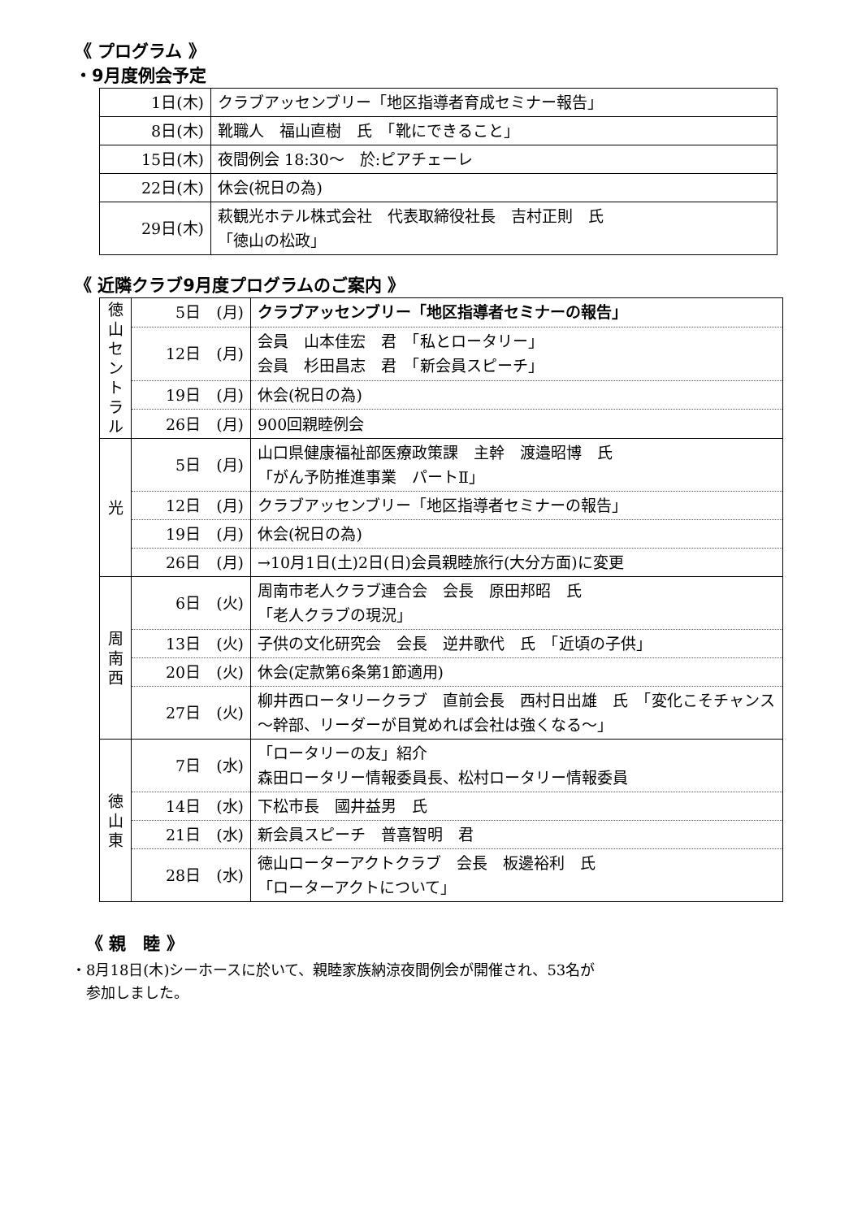《 プログラム 》
・9月度例会予定
| 1日(木) | クラブアッセンブリー「地区指導者育成セミナー報告」 |
| 8日(木) | 靴職人 福山直樹 氏 「靴にできること」 |
| 15日(木) | 夜間例会 18:30～ 於:ピアチェーレ |
| 22日(木) | 休会(祝日の為) |
| 29日(木) | 萩観光ホテル株式会社 代表取締役社長 吉村正則 氏 「徳山の松政」 |
《 近隣クラブ9月度プログラムのご案内 》
| 徳 山 セ ン ト ラ ル | 5日 (月) | クラブアッセンブリー「地区指導者セミナーの報告」 |
| | 12日 (月) | 会員 山本佳宏 君 「私とロータリー」 会員 杉田昌志 君 「新会員スピーチ」 |
| | 19日 (月) | 休会(祝日の為) |
| | 26日 (月) | 900回親睦例会 |
| 光 | 5日 (月) | 山口県健康福祉部医療政策課 主幹 渡邉昭博 氏 「がん予防推進事業 パートⅡ」 |
| | 12日 (月) | クラブアッセンブリー「地区指導者セミナーの報告」 |
| | 19日 (月) | 休会(祝日の為) |
| | 26日 (月) | →10月1日(土)2日(日)会員親睦旅行(大分方面)に変更 |
| 周 南 西 | 6日 (火) | 周南市老人クラブ連合会 会長 原田邦昭 氏 「老人クラブの現況」 |
| | 13日 (火) | 子供の文化研究会 会長 逆井歌代 氏 「近頃の子供」 |
| | 20日 (火) | 休会(定款第6条第1節適用) |
| | 27日 (火) | 柳井西ロータリークラブ 直前会長 西村日出雄 氏 「変化こそチャンス～幹部、リーダーが目覚めれば会社は強くなる～」 |
| 徳 山 東 | 7日 (水) | 「ロータリーの友」紹介 森田ロータリー情報委員長、松村ロータリー情報委員 |
| | 14日 (水) | 下松市長 國井益男 氏 |
| | 21日 (水) | 新会員スピーチ 普喜智明 君 |
| | 28日 (水) | 徳山ローターアクトクラブ 会長 板邊裕利 氏 「ローターアクトについて」 |
《 親　睦 》
・8月18日(木)シーホースに於いて、親睦家族納涼夜間例会が開催され、53名が
　参加しました。